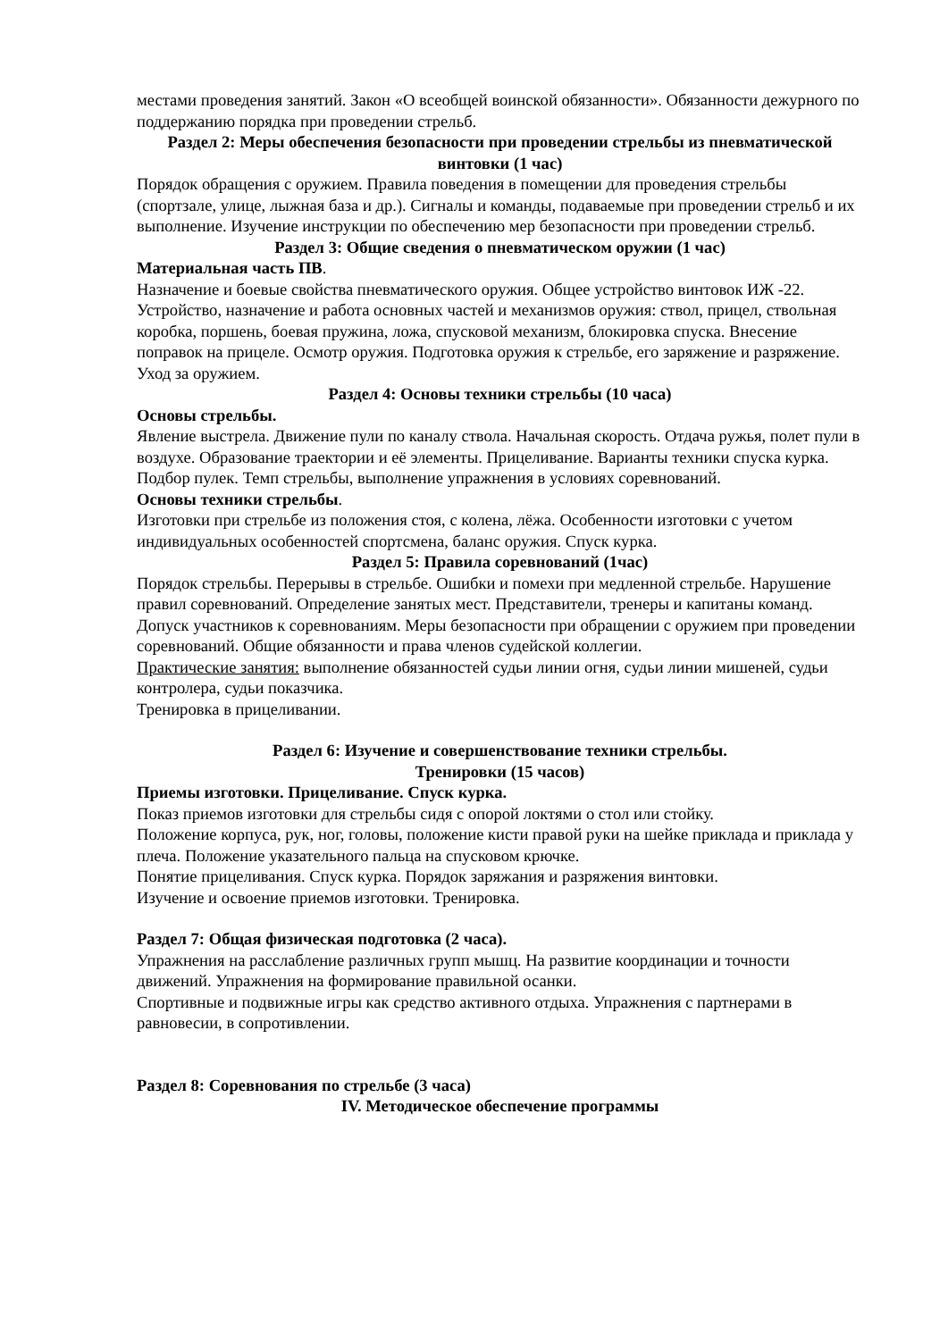местами проведения занятий. Закон «О всеобщей воинской обязанности». Обязанности дежурного по поддержанию порядка при проведении стрельб.
Раздел 2: Меры обеспечения безопасности при проведении стрельбы из пневматической винтовки (1 час)
Порядок обращения с оружием. Правила поведения в помещении для проведения стрельбы (спортзале, улице, лыжная база и др.). Сигналы и команды, подаваемые при проведении стрельб и их выполнение. Изучение инструкции по обеспечению мер безопасности при проведении стрельб.
Раздел 3: Общие сведения о пневматическом оружии (1 час)
Материальная часть ПВ.
Назначение и боевые свойства пневматического оружия. Общее устройство винтовок ИЖ -22. Устройство, назначение и работа основных частей и механизмов оружия: ствол, прицел, ствольная коробка, поршень, боевая пружина, ложа, спусковой механизм, блокировка спуска. Внесение поправок на прицеле. Осмотр оружия. Подготовка оружия к стрельбе, его заряжение и разряжение. Уход за оружием.
Раздел 4: Основы техники стрельбы (10 часа)
Основы стрельбы.
Явление выстрела. Движение пули по каналу ствола. Начальная скорость. Отдача ружья, полет пули в воздухе. Образование траектории и её элементы. Прицеливание. Варианты техники спуска курка. Подбор пулек. Темп стрельбы, выполнение упражнения в условиях соревнований.
Основы техники стрельбы.
Изготовки при стрельбе из положения стоя, с колена, лёжа. Особенности изготовки с учетом индивидуальных особенностей спортсмена, баланс оружия. Спуск курка.
Раздел 5: Правила соревнований (1час)
Порядок стрельбы. Перерывы в стрельбе. Ошибки и помехи при медленной стрельбе. Нарушение правил соревнований. Определение занятых мест. Представители, тренеры и капитаны команд. Допуск участников к соревнованиям. Меры безопасности при обращении с оружием при проведении соревнований. Общие обязанности и права членов судейской коллегии.
Практические занятия: выполнение обязанностей судьи линии огня, судьи линии мишеней, судьи контролера, судьи показчика.
Тренировка в прицеливании.
Раздел 6: Изучение и совершенствование техники стрельбы.
Тренировки (15 часов)
Приемы изготовки. Прицеливание. Спуск курка.
Показ приемов изготовки для стрельбы сидя с опорой локтями о стол или стойку.
Положение корпуса, рук, ног, головы, положение кисти правой руки на шейке приклада и приклада у плеча. Положение указательного пальца на спусковом крючке.
Понятие прицеливания. Спуск курка. Порядок заряжания и разряжения винтовки.
Изучение и освоение приемов изготовки. Тренировка.
Раздел 7: Общая физическая подготовка (2 часа).
Упражнения на расслабление различных групп мышц. На развитие координации и точности движений. Упражнения на формирование правильной осанки.
Спортивные и подвижные игры как средство активного отдыха. Упражнения с партнерами в равновесии, в сопротивлении.
Раздел 8: Соревнования по стрельбе (3 часа)
IV. Методическое обеспечение программы